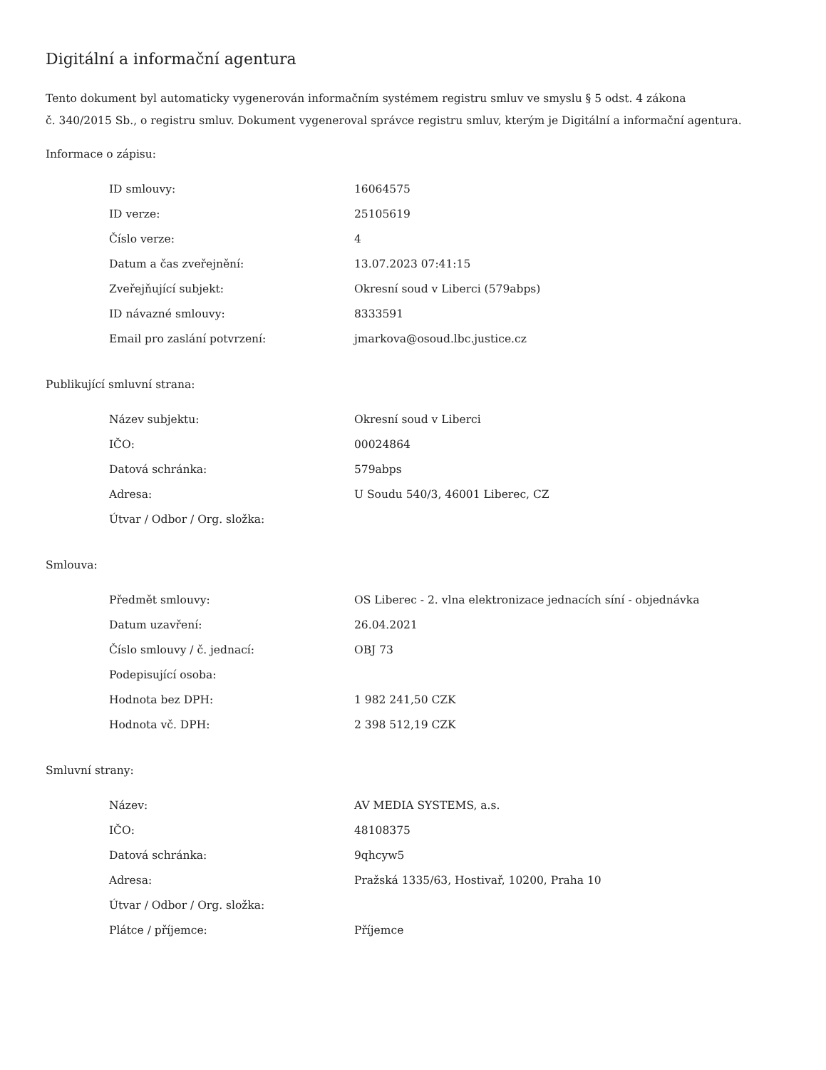Digitální a informační agentura
Tento dokument byl automaticky vygenerován informačním systémem registru smluv ve smyslu § 5 odst. 4 zákona
č. 340/2015 Sb., o registru smluv. Dokument vygeneroval správce registru smluv, kterým je Digitální a informační agentura.
Informace o zápisu:
| ID smlouvy: | 16064575 |
| ID verze: | 25105619 |
| Číslo verze: | 4 |
| Datum a čas zveřejnění: | 13.07.2023 07:41:15 |
| Zveřejňující subjekt: | Okresní soud v Liberci (579abps) |
| ID návazné smlouvy: | 8333591 |
| Email pro zaslání potvrzení: | jmarkova@osoud.lbc.justice.cz |
Publikující smluvní strana:
| Název subjektu: | Okresní soud v Liberci |
| IČO: | 00024864 |
| Datová schránka: | 579abps |
| Adresa: | U Soudu 540/3, 46001 Liberec, CZ |
| Útvar / Odbor / Org. složka: | |
Smlouva:
| Předmět smlouvy: | OS Liberec - 2. vlna elektronizace jednacích síní - objednávka |
| Datum uzavření: | 26.04.2021 |
| Číslo smlouvy / č. jednací: | OBJ 73 |
| Podepisující osoba: | |
| Hodnota bez DPH: | 1 982 241,50 CZK |
| Hodnota vč. DPH: | 2 398 512,19 CZK |
Smluvní strany:
| Název: | AV MEDIA SYSTEMS, a.s. |
| IČO: | 48108375 |
| Datová schránka: | 9qhcyw5 |
| Adresa: | Pražská 1335/63, Hostivař, 10200, Praha 10 |
| Útvar / Odbor / Org. složka: | |
| Plátce / příjemce: | Příjemce |